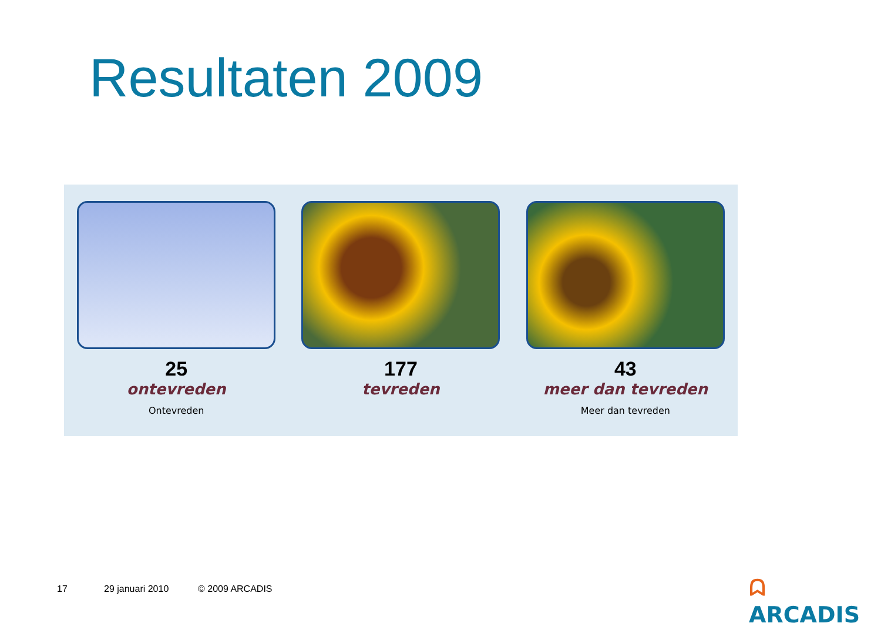Resultaten 2009
25
ontevreden
Ontevreden
177
tevreden
43
meer dan tevreden
Meer dan tevreden
17 29 januari 2010 © 2009 ARCADIS
ᗣ ARCADIS